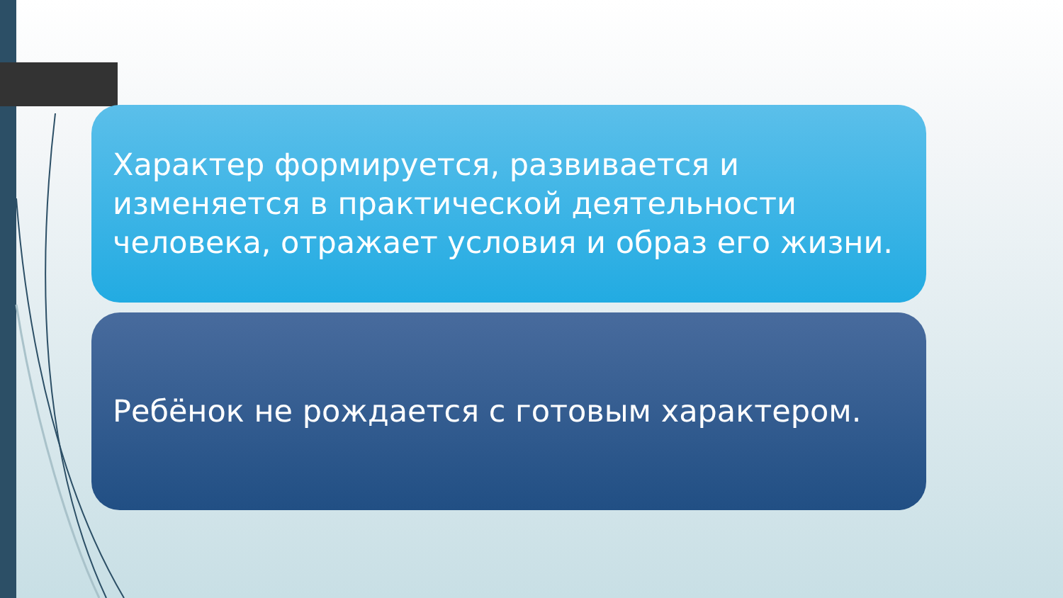Характер формируется, развивается и изменяется в практической деятельности человека, отражает условия и образ его жизни.
Ребёнок не рождается с готовым характером.